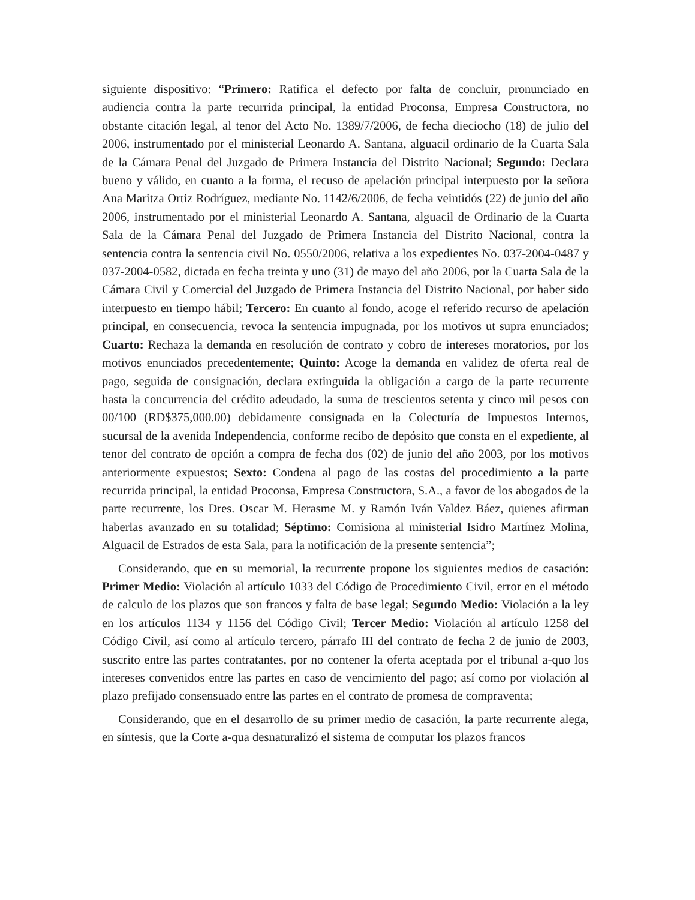siguiente dispositivo: “Primero: Ratifica el defecto por falta de concluir, pronunciado en audiencia contra la parte recurrida principal, la entidad Proconsa, Empresa Constructora, no obstante citación legal, al tenor del Acto No. 1389/7/2006, de fecha dieciocho (18) de julio del 2006, instrumentado por el ministerial Leonardo A. Santana, alguacil ordinario de la Cuarta Sala de la Cámara Penal del Juzgado de Primera Instancia del Distrito Nacional; Segundo: Declara bueno y válido, en cuanto a la forma, el recuso de apelación principal interpuesto por la señora Ana Maritza Ortiz Rodríguez, mediante No. 1142/6/2006, de fecha veintidós (22) de junio del año 2006, instrumentado por el ministerial Leonardo A. Santana, alguacil de Ordinario de la Cuarta Sala de la Cámara Penal del Juzgado de Primera Instancia del Distrito Nacional, contra la sentencia contra la sentencia civil No. 0550/2006, relativa a los expedientes No. 037-2004-0487 y 037-2004-0582, dictada en fecha treinta y uno (31) de mayo del año 2006, por la Cuarta Sala de la Cámara Civil y Comercial del Juzgado de Primera Instancia del Distrito Nacional, por haber sido interpuesto en tiempo hábil; Tercero: En cuanto al fondo, acoge el referido recurso de apelación principal, en consecuencia, revoca la sentencia impugnada, por los motivos ut supra enunciados; Cuarto: Rechaza la demanda en resolución de contrato y cobro de intereses moratorios, por los motivos enunciados precedentemente; Quinto: Acoge la demanda en validez de oferta real de pago, seguida de consignación, declara extinguida la obligación a cargo de la parte recurrente hasta la concurrencia del crédito adeudado, la suma de trescientos setenta y cinco mil pesos con 00/100 (RD$375,000.00) debidamente consignada en la Colecturía de Impuestos Internos, sucursal de la avenida Independencia, conforme recibo de depósito que consta en el expediente, al tenor del contrato de opción a compra de fecha dos (02) de junio del año 2003, por los motivos anteriormente expuestos; Sexto: Condena al pago de las costas del procedimiento a la parte recurrida principal, la entidad Proconsa, Empresa Constructora, S.A., a favor de los abogados de la parte recurrente, los Dres. Oscar M. Herasme M. y Ramón Iván Valdez Báez, quienes afirman haberlas avanzado en su totalidad; Séptimo: Comisiona al ministerial Isidro Martínez Molina, Alguacil de Estrados de esta Sala, para la notificación de la presente sentencia”;
Considerando, que en su memorial, la recurrente propone los siguientes medios de casación: Primer Medio: Violación al artículo 1033 del Código de Procedimiento Civil, error en el método de calculo de los plazos que son francos y falta de base legal; Segundo Medio: Violación a la ley en los artículos 1134 y 1156 del Código Civil; Tercer Medio: Violación al artículo 1258 del Código Civil, así como al artículo tercero, párrafo III del contrato de fecha 2 de junio de 2003, suscrito entre las partes contratantes, por no contener la oferta aceptada por el tribunal a-quo los intereses convenidos entre las partes en caso de vencimiento del pago; así como por violación al plazo prefijado consensuado entre las partes en el contrato de promesa de compraventa;
Considerando, que en el desarrollo de su primer medio de casación, la parte recurrente alega, en síntesis, que la Corte a-qua desnaturalizó el sistema de computar los plazos francos